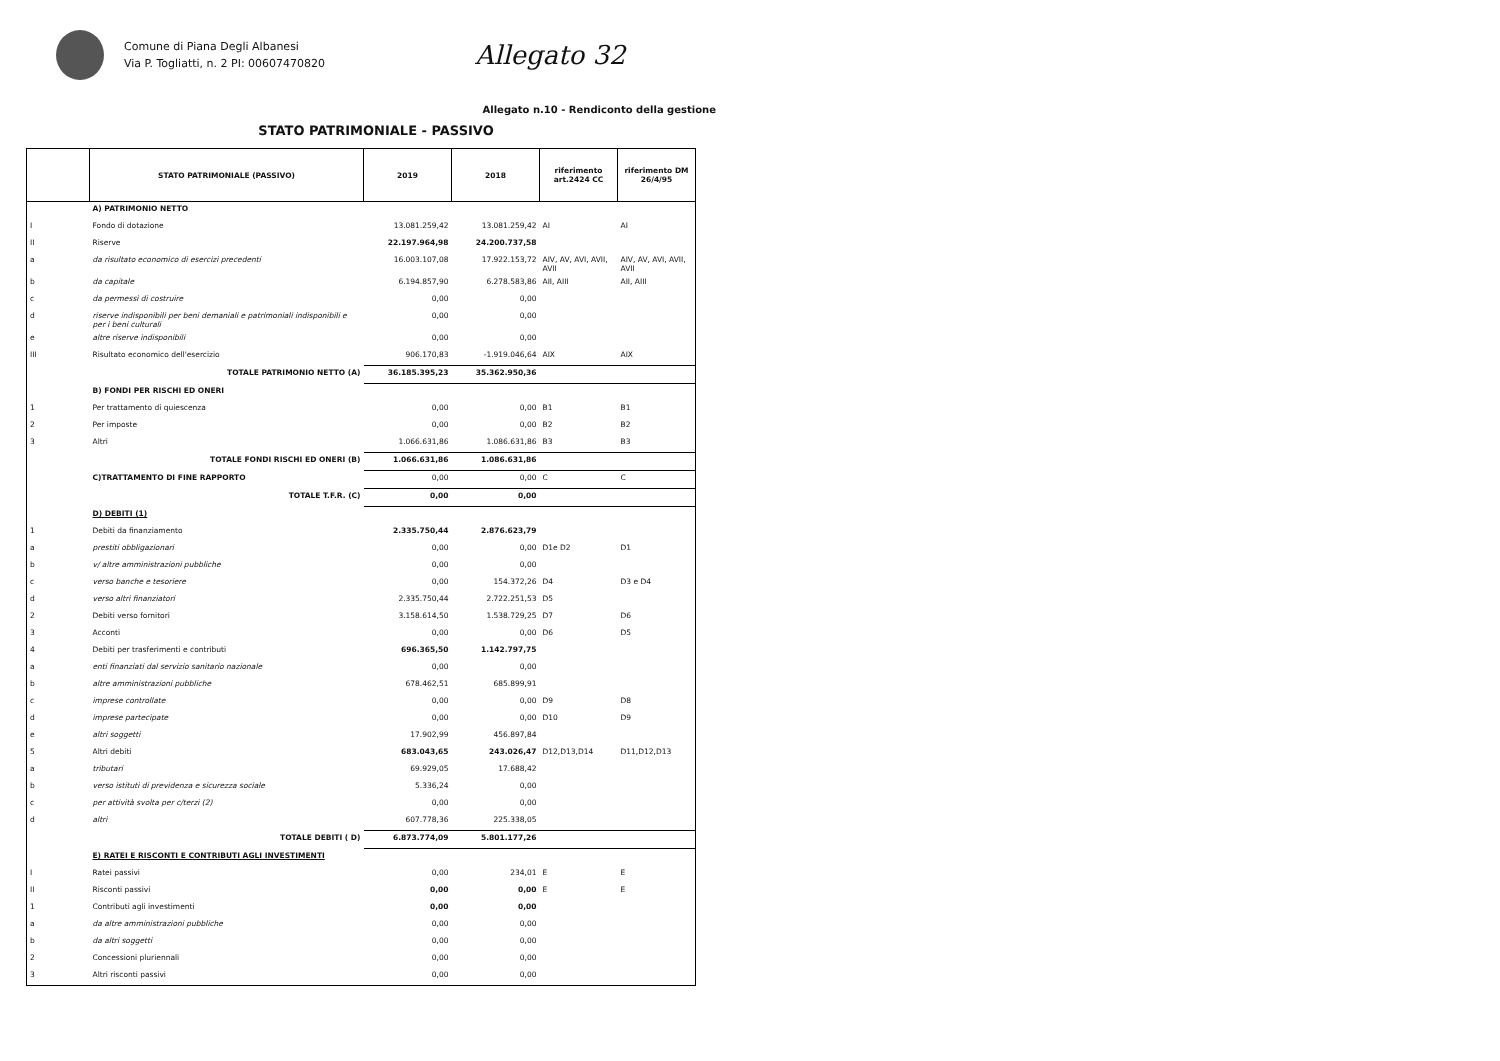Comune di Piana Degli Albanesi
Via P. Togliatti, n. 2 PI: 00607470820
Allegato 32
Allegato n.10 - Rendiconto della gestione
STATO PATRIMONIALE - PASSIVO
| | STATO PATRIMONIALE (PASSIVO) | 2019 | 2018 | riferimento art.2424 CC | riferimento DM 26/4/95 |
| --- | --- | --- | --- | --- | --- |
| | A) PATRIMONIO NETTO | | | | |
| I | Fondo di dotazione | 13.081.259,42 | 13.081.259,42 | AI | AI |
| II | Riserve | 22.197.964,98 | 24.200.737,58 | | |
| a | da risultato economico di esercizi precedenti | 16.003.107,08 | 17.922.153,72 | AIV, AV, AVI, AVII, AVII | AIV, AV, AVI, AVII, AVII |
| b | da capitale | 6.194.857,90 | 6.278.583,86 | AII, AIII | AII, AIII |
| c | da permessi di costruire | 0,00 | 0,00 | | |
| d | riserve indisponibili per beni demaniali e patrimoniali indisponibili e per i beni culturali | 0,00 | 0,00 | | |
| e | altre riserve indisponibili | 0,00 | 0,00 | | |
| III | Risultato economico dell'esercizio | 906.170,83 | -1.919.046,64 | AIX | AIX |
| | TOTALE PATRIMONIO NETTO (A) | 36.185.395,23 | 35.362.950,36 | | |
| | B) FONDI PER RISCHI ED ONERI | | | | |
| 1 | Per trattamento di quiescenza | 0,00 | 0,00 | B1 | B1 |
| 2 | Per imposte | 0,00 | 0,00 | B2 | B2 |
| 3 | Altri | 1.066.631,86 | 1.086.631,86 | B3 | B3 |
| | TOTALE FONDI RISCHI ED ONERI (B) | 1.066.631,86 | 1.086.631,86 | | |
| | C)TRATTAMENTO DI FINE RAPPORTO | 0,00 | 0,00 | C | C |
| | TOTALE T.F.R. (C) | 0,00 | 0,00 | | |
| | D) DEBITI (1) | | | | |
| 1 | Debiti da finanziamento | 2.335.750,44 | 2.876.623,79 | | |
| a | prestiti obbligazionari | 0,00 | 0,00 | D1e D2 | D1 |
| b | v/ altre amministrazioni pubbliche | 0,00 | 0,00 | | |
| c | verso banche e tesoriere | 0,00 | 154.372,26 | D4 | D3 e D4 |
| d | verso altri finanziatori | 2.335.750,44 | 2.722.251,53 | D5 | |
| 2 | Debiti verso fornitori | 3.158.614,50 | 1.538.729,25 | D7 | D6 |
| 3 | Acconti | 0,00 | 0,00 | D6 | D5 |
| 4 | Debiti per trasferimenti e contributi | 696.365,50 | 1.142.797,75 | | |
| a | enti finanziati dal servizio sanitario nazionale | 0,00 | 0,00 | | |
| b | altre amministrazioni pubbliche | 678.462,51 | 685.899,91 | | |
| c | imprese controllate | 0,00 | 0,00 | D9 | D8 |
| d | imprese partecipate | 0,00 | 0,00 | D10 | D9 |
| e | altri soggetti | 17.902,99 | 456.897,84 | | |
| 5 | Altri debiti | 683.043,65 | 243.026,47 | D12,D13,D14 | D11,D12,D13 |
| a | tributari | 69.929,05 | 17.688,42 | | |
| b | verso istituti di previdenza e sicurezza sociale | 5.336,24 | 0,00 | | |
| c | per attività svolta per c/terzi (2) | 0,00 | 0,00 | | |
| d | altri | 607.778,36 | 225.338,05 | | |
| | TOTALE DEBITI ( D) | 6.873.774,09 | 5.801.177,26 | | |
| | E) RATEI E RISCONTI E CONTRIBUTI AGLI INVESTIMENTI | | | | |
| I | Ratei passivi | 0,00 | 234,01 | E | E |
| II | Risconti passivi | 0,00 | 0,00 | E | E |
| 1 | Contributi agli investimenti | 0,00 | 0,00 | | |
| a | da altre amministrazioni pubbliche | 0,00 | 0,00 | | |
| b | da altri soggetti | 0,00 | 0,00 | | |
| 2 | Concessioni pluriennali | 0,00 | 0,00 | | |
| 3 | Altri risconti passivi | 0,00 | 0,00 | | |